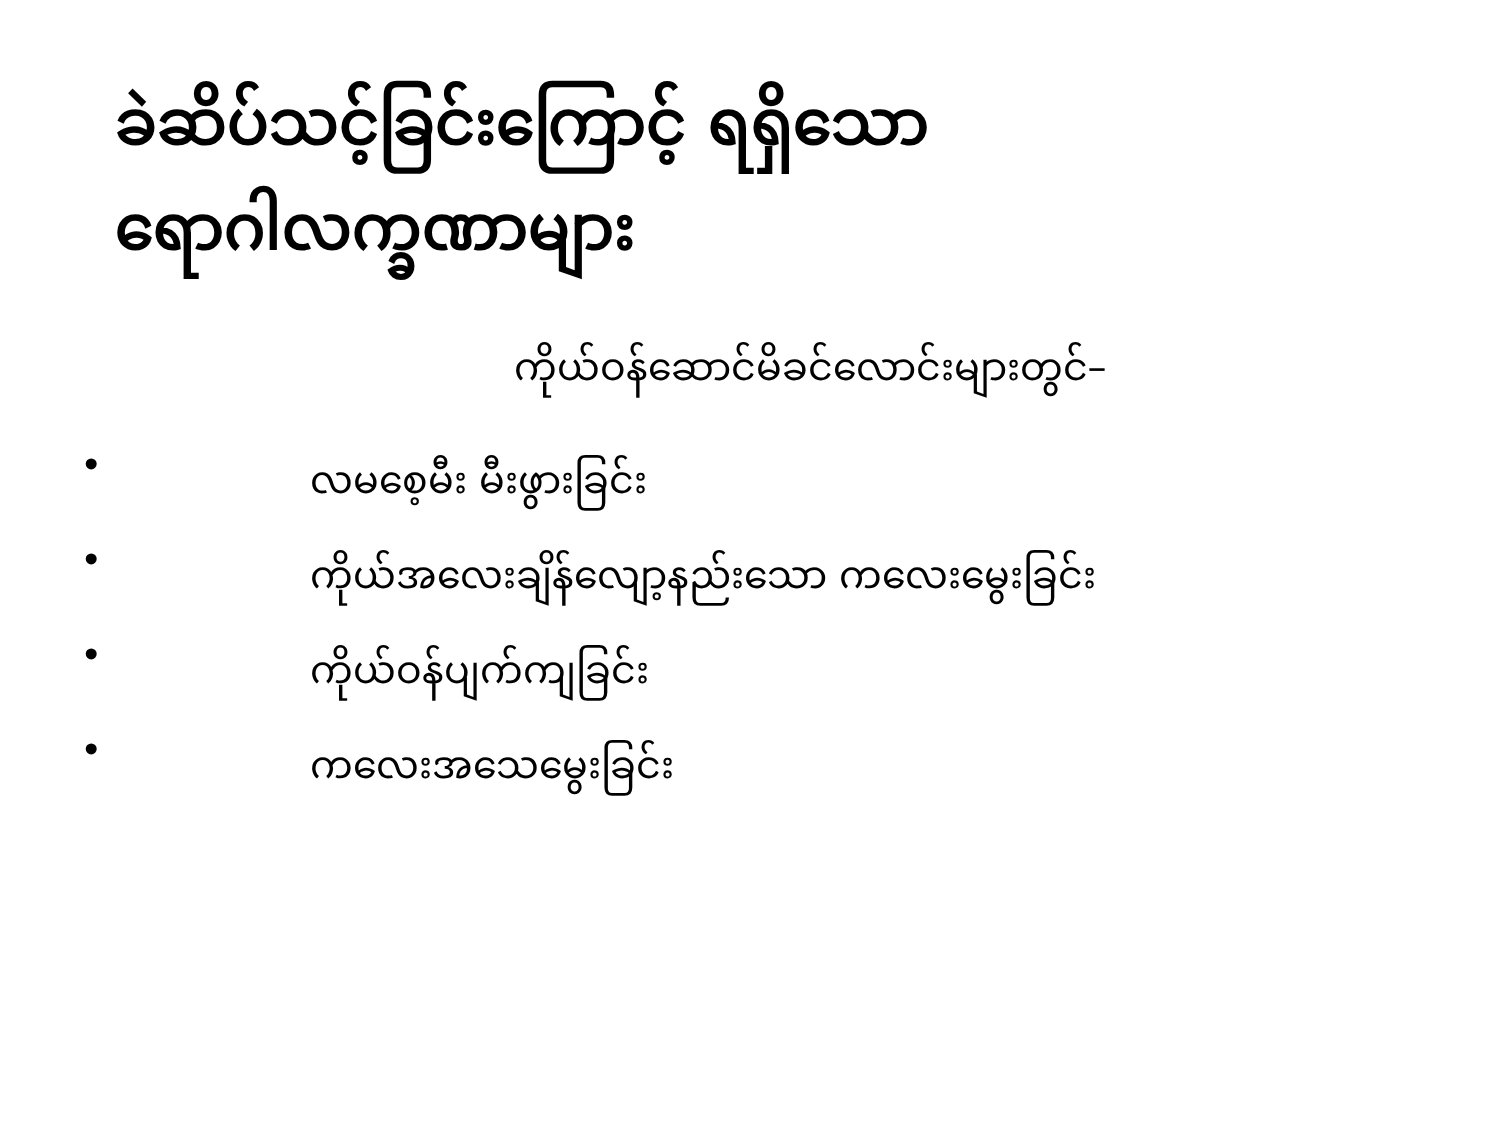ခဲဆိပ်သင့်ခြင်းကြောင့် ရရှိသော
ရောဂါလက္ခဏာများ
ကိုယ်ဝန်ဆောင်မိခင်လောင်းများတွင်–
• လမစေ့မီး မီးဖွားခြင်း
• ကိုယ်အလေးချိန်လျော့နည်းသော ကလေးမွေးခြင်း
• ကိုယ်ဝန်ပျက်ကျခြင်း
• ကလေးအသေမွေးခြင်း